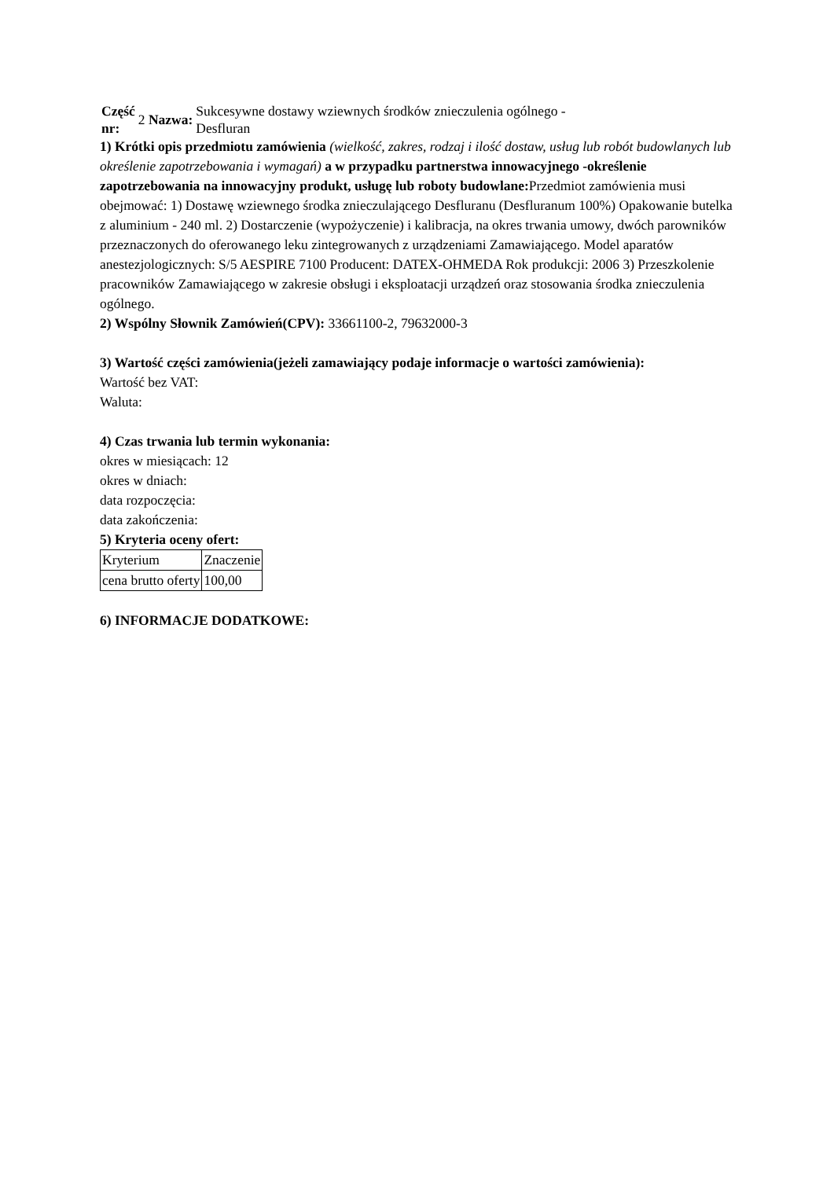| Część nr: | 2 Nazwa: | Sukcesywne dostawy wziewnych środków znieczulenia ogólnego - Desfluran |
1) Krótki opis przedmiotu zamówienia (wielkość, zakres, rodzaj i ilość dostaw, usług lub robót budowlanych lub określenie zapotrzebowania i wymagań) a w przypadku partnerstwa innowacyjnego -określenie zapotrzebowania na innowacyjny produkt, usługę lub roboty budowlane: Przedmiot zamówienia musi obejmować: 1) Dostawę wziewnego środka znieczulającego Desfluranu (Desfluranum 100%) Opakowanie butelka z aluminium - 240 ml. 2) Dostarczenie (wypożyczenie) i kalibracja, na okres trwania umowy, dwóch parowników przeznaczonych do oferowanego leku zintegrowanych z urządzeniami Zamawiającego. Model aparatów anestezjologicznych: S/5 AESPIRE 7100 Producent: DATEX-OHMEDA Rok produkcji: 2006 3) Przeszkolenie pracowników Zamawiającego w zakresie obsługi i eksploatacji urządzeń oraz stosowania środka znieczulenia ogólnego.
2) Wspólny Słownik Zamówień(CPV): 33661100-2, 79632000-3
3) Wartość części zamówienia(jeżeli zamawiający podaje informacje o wartości zamówienia):
Wartość bez VAT:
Waluta:
4) Czas trwania lub termin wykonania:
okres w miesiącach: 12
okres w dniach:
data rozpoczęcia:
data zakończenia:
5) Kryteria oceny ofert:
| Kryterium | Znaczenie |
| cena brutto oferty | 100,00 |
6) INFORMACJE DODATKOWE: